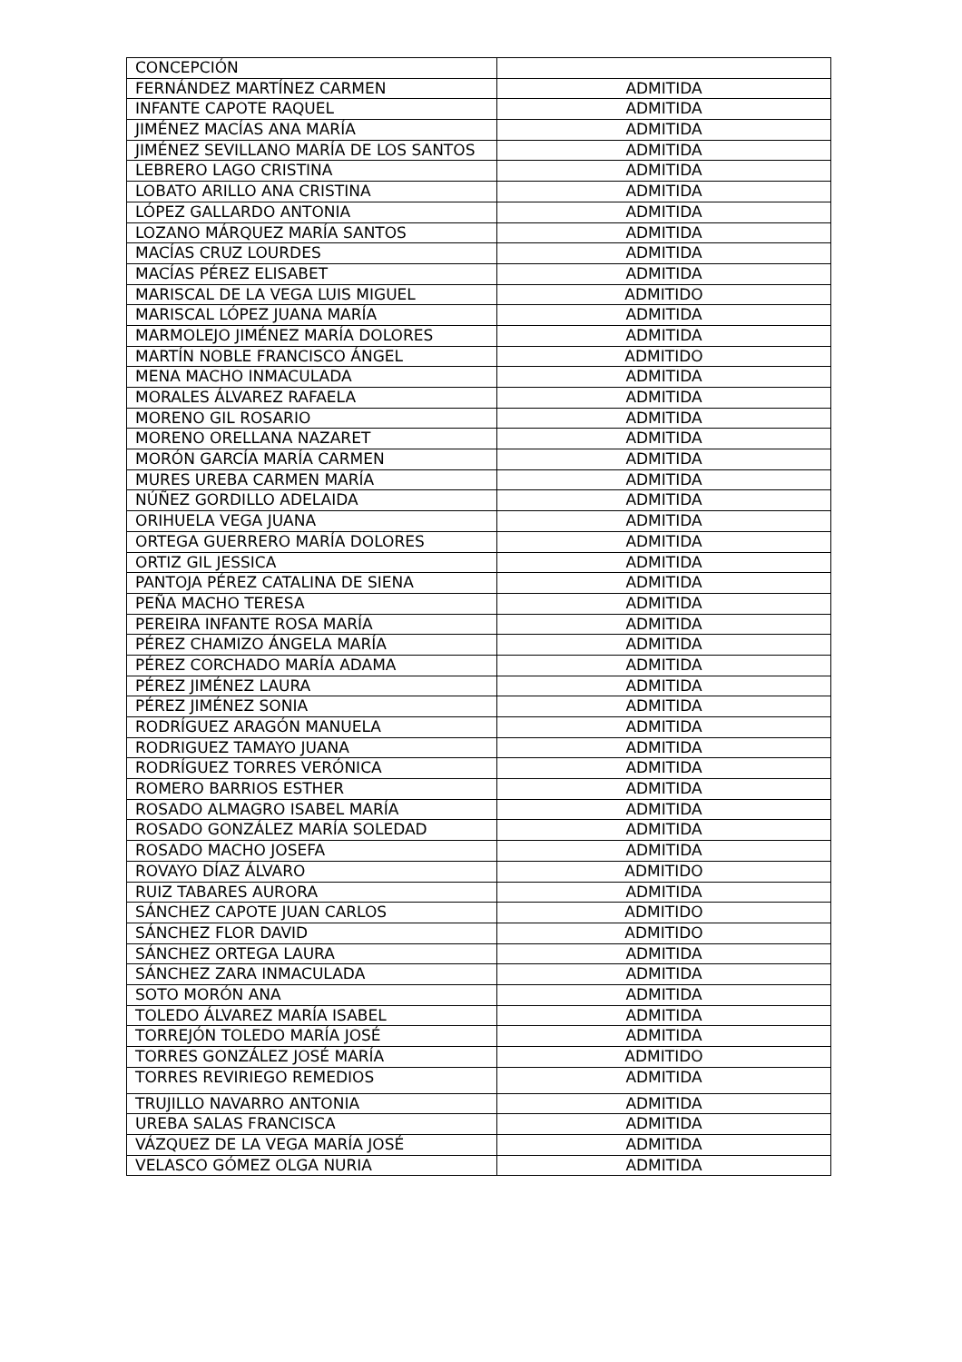| CONCEPCIÓN | |
| FERNÁNDEZ MARTÍNEZ CARMEN | ADMITIDA |
| INFANTE CAPOTE RAQUEL | ADMITIDA |
| JIMÉNEZ MACÍAS ANA MARÍA | ADMITIDA |
| JIMÉNEZ SEVILLANO MARÍA DE LOS SANTOS | ADMITIDA |
| LEBRERO LAGO CRISTINA | ADMITIDA |
| LOBATO ARILLO ANA CRISTINA | ADMITIDA |
| LÓPEZ GALLARDO ANTONIA | ADMITIDA |
| LOZANO MÁRQUEZ MARÍA SANTOS | ADMITIDA |
| MACÍAS CRUZ LOURDES | ADMITIDA |
| MACÍAS PÉREZ ELISABET | ADMITIDA |
| MARISCAL DE LA VEGA LUIS MIGUEL | ADMITIDO |
| MARISCAL LÓPEZ JUANA MARÍA | ADMITIDA |
| MARMOLEJO JIMÉNEZ MARÍA DOLORES | ADMITIDA |
| MARTÍN NOBLE FRANCISCO ÁNGEL | ADMITIDO |
| MENA MACHO INMACULADA | ADMITIDA |
| MORALES ÁLVAREZ RAFAELA | ADMITIDA |
| MORENO GIL ROSARIO | ADMITIDA |
| MORENO ORELLANA NAZARET | ADMITIDA |
| MORÓN GARCÍA MARÍA CARMEN | ADMITIDA |
| MURES UREBA CARMEN MARÍA | ADMITIDA |
| NÚÑEZ GORDILLO ADELAIDA | ADMITIDA |
| ORIHUELA VEGA JUANA | ADMITIDA |
| ORTEGA GUERRERO MARÍA DOLORES | ADMITIDA |
| ORTIZ GIL JESSICA | ADMITIDA |
| PANTOJA PÉREZ CATALINA DE SIENA | ADMITIDA |
| PEÑA MACHO TERESA | ADMITIDA |
| PEREIRA INFANTE ROSA MARÍA | ADMITIDA |
| PÉREZ CHAMIZO ÁNGELA MARÍA | ADMITIDA |
| PÉREZ CORCHADO MARÍA ADAMA | ADMITIDA |
| PÉREZ JIMÉNEZ LAURA | ADMITIDA |
| PÉREZ JIMÉNEZ SONIA | ADMITIDA |
| RODRÍGUEZ ARAGÓN MANUELA | ADMITIDA |
| RODRIGUEZ TAMAYO JUANA | ADMITIDA |
| RODRÍGUEZ TORRES VERÓNICA | ADMITIDA |
| ROMERO BARRIOS ESTHER | ADMITIDA |
| ROSADO ALMAGRO ISABEL MARÍA | ADMITIDA |
| ROSADO GONZÁLEZ MARÍA SOLEDAD | ADMITIDA |
| ROSADO MACHO JOSEFA | ADMITIDA |
| ROVAYO DÍAZ ÁLVARO | ADMITIDO |
| RUIZ TABARES AURORA | ADMITIDA |
| SÁNCHEZ CAPOTE JUAN CARLOS | ADMITIDO |
| SÁNCHEZ FLOR DAVID | ADMITIDO |
| SÁNCHEZ ORTEGA LAURA | ADMITIDA |
| SÁNCHEZ ZARA INMACULADA | ADMITIDA |
| SOTO MORÓN ANA | ADMITIDA |
| TOLEDO ÁLVAREZ MARÍA ISABEL | ADMITIDA |
| TORREJÓN TOLEDO MARÍA JOSÉ | ADMITIDA |
| TORRES GONZÁLEZ JOSÉ MARÍA | ADMITIDO |
| TORRES REVIRIEGO REMEDIOS | ADMITIDA |
| TRUJILLO NAVARRO ANTONIA | ADMITIDA |
| UREBA SALAS FRANCISCA | ADMITIDA |
| VÁZQUEZ DE LA VEGA MARÍA JOSÉ | ADMITIDA |
| VELASCO GÓMEZ OLGA NURIA | ADMITIDA |